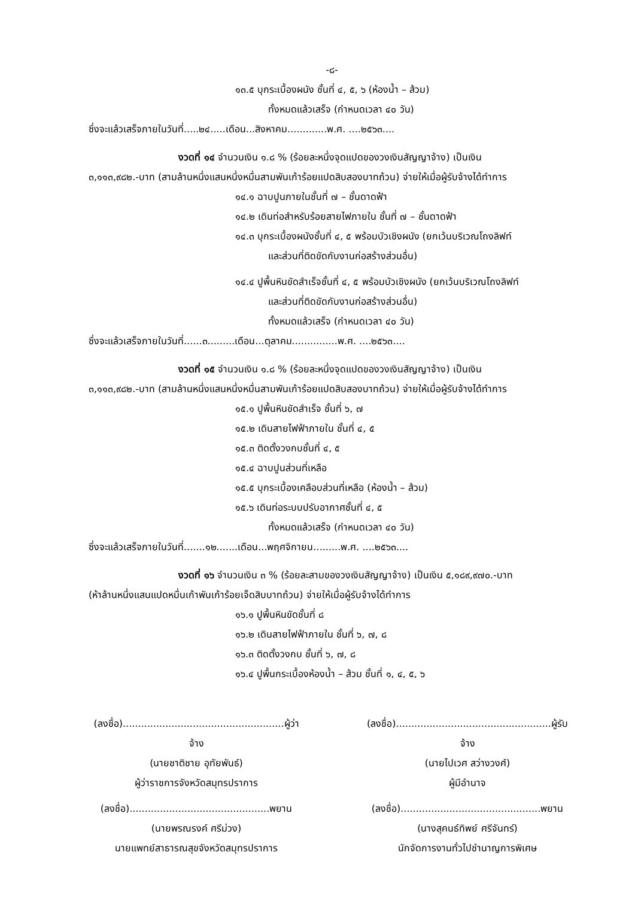-๘-
๑๓.๕ บุกระเบื้องผนัง ชั้นที่ ๔, ๕, ๖ (ห้องน้ำ – ส้วม)
ทั้งหมดแล้วเสร็จ (กำหนดเวลา ๔๐ วัน)
ซึ่งจะแล้วเสร็จภายในวันที่.....๒๔.....เดือน...สิงหาคม.............พ.ศ. ....๒๕๖๓....
งวดที่ ๑๔ จำนวนเงิน ๑.๘ % (ร้อยละหนึ่งจุดแปดของวงเงินสัญญาจ้าง) เป็นเงิน
๓,๑๑๓,๙๘๒.-บาท (สามล้านหนึ่งแสนหนึ่งหมื่นสามพันเก้าร้อยแปดสิบสองบาทถ้วน) จ่ายให้เมื่อผู้รับจ้างได้ทำการ
๑๔.๑ ฉาบปูนภายในชั้นที่ ๗ – ชั้นดาดฟ้า
๑๔.๒ เดินท่อสำหรับร้อยสายไฟภายใน ชั้นที่ ๗ – ชั้นดาดฟ้า
๑๔.๓ บุกระเบื้องผนังชั้นที่ ๔, ๕ พร้อมบัวเชิงผนัง (ยกเว้นบริเวณโถงลิฟท์
และส่วนที่ติดขัดกับงานก่อสร้างส่วนอื่น)
๑๔.๔ ปูพื้นหินขัดสำเร็จชั้นที่ ๔, ๕ พร้อมบัวเชิงผนัง (ยกเว้นบริเวณโถงลิฟท์
และส่วนที่ติดขัดกับงานก่อสร้างส่วนอื่น)
ทั้งหมดแล้วเสร็จ (กำหนดเวลา ๔๐ วัน)
ซึ่งจะแล้วเสร็จภายในวันที่......๓.........เดือน...ตุลาคม...............พ.ศ. ....๒๕๖๓....
งวดที่ ๑๕ จำนวนเงิน ๑.๘ % (ร้อยละหนึ่งจุดแปดของวงเงินสัญญาจ้าง) เป็นเงิน
๓,๑๑๓,๙๘๒.-บาท (สามล้านหนึ่งแสนหนึ่งหมื่นสามพันเก้าร้อยแปดสิบสองบาทถ้วน) จ่ายให้เมื่อผู้รับจ้างได้ทำการ
๑๕.๑ ปูพื้นหินขัดสำเร็จ ชั้นที่ ๖, ๗
๑๕.๒ เดินสายไฟฟ้าภายใน ชั้นที่ ๔, ๕
๑๕.๓ ติดตั้งวงกบชั้นที่ ๔, ๕
๑๕.๔ ฉาบปูนส่วนที่เหลือ
๑๕.๕ บุกระเบื้องเคลือบส่วนที่เหลือ (ห้องน้ำ – ส้วม)
๑๕.๖ เดินท่อระบบปรับอากาศชั้นที่ ๔, ๕
ทั้งหมดแล้วเสร็จ (กำหนดเวลา ๔๐ วัน)
ซึ่งจะแล้วเสร็จภายในวันที่.......๑๒.......เดือน...พฤศจิกายน.........พ.ศ. ....๒๕๖๓....
งวดที่ ๑๖ จำนวนเงิน ๓ % (ร้อยละสามของวงเงินสัญญาจ้าง) เป็นเงิน ๕,๑๘๙,๙๗๐.-บาท
(ห้าล้านหนึ่งแสนแปดหมื่นเก้าพันเก้าร้อยเจ็ดสิบบาทถ้วน) จ่ายให้เมื่อผู้รับจ้างได้ทำการ
๑๖.๑ ปูพื้นหินขัดชั้นที่ ๘
๑๖.๒ เดินสายไฟฟ้าภายใน ชั้นที่ ๖, ๗, ๘
๑๖.๓ ติดตั้งวงกบ ชั้นที่ ๖, ๗, ๘
๑๖.๔ ปูพื้นกระเบื้องห้องน้ำ – ส้วม ชั้นที่ ๑, ๔, ๕, ๖
(ลงชื่อ).....................................................ผู้ว่าจ้าง
(นายชาติชาย อุทัยพันธ์)
ผู้ว่าราชการจังหวัดสมุทรปราการ
(ลงชื่อ)...................................................ผู้รับจ้าง
(นายไปเวศ สว่างวงศ์)
ผู้มีอำนาจ
(ลงชื่อ)..............................................พยาน
(นายพรณรงค์ ศรีม่วง)
นายแพทย์สาธารณสุขจังหวัดสมุทรปราการ
(ลงชื่อ)..............................................พยาน
(นางสุคนธ์ทิพย์ ศรีจันทร์)
นักจัดการงานทั่วไปชำนาญการพิเศษ